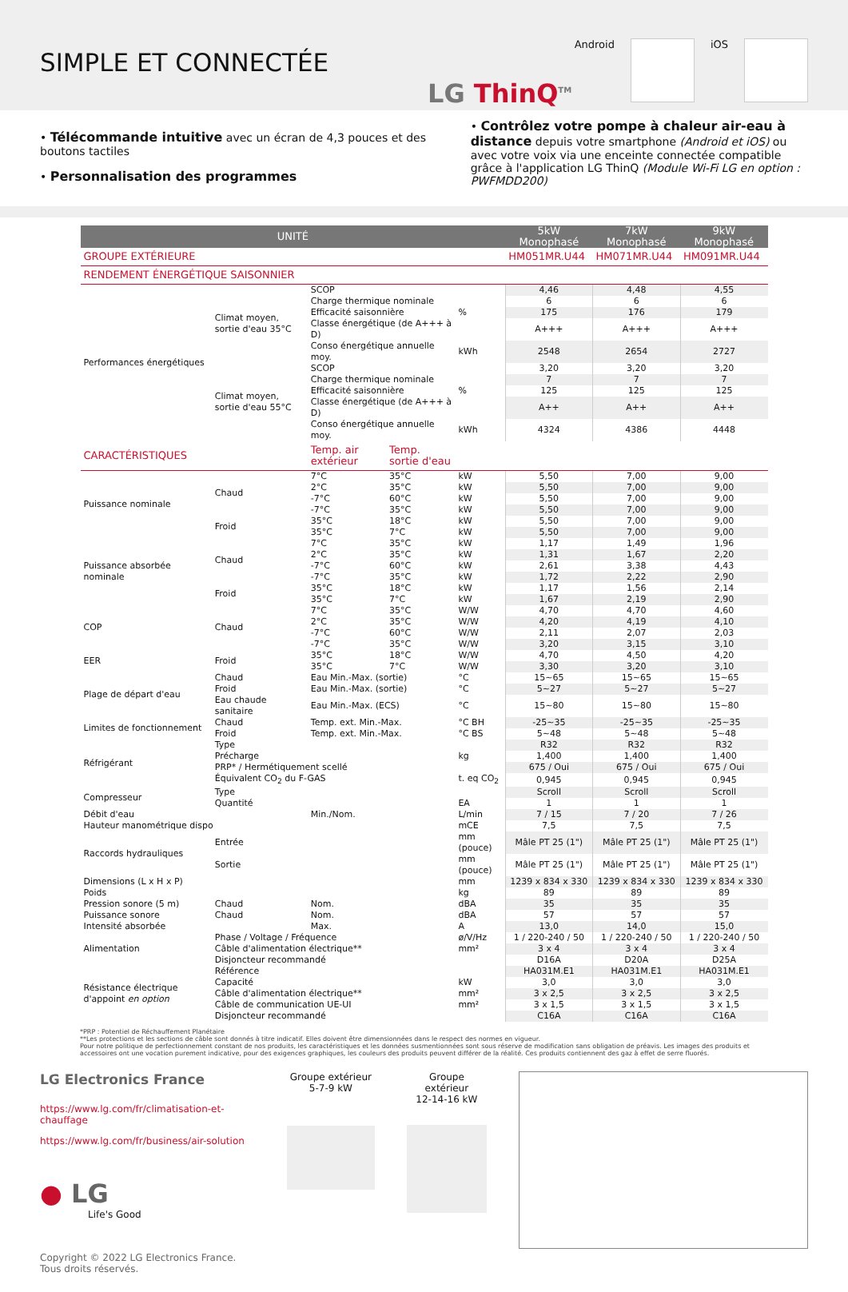SIMPLE ET CONNECTÉE
Android iOS
LG ThinQ<sup>TM</sup>
• Télécommande intuitive avec un écran de 4,3 pouces et des boutons tactiles
• Personnalisation des programmes
• Contrôlez votre pompe à chaleur air-eau à distance depuis votre smartphone (Android et iOS) ou avec votre voix via une enceinte connectée compatible grâce à l'application LG ThinQ (Module Wi-Fi LG en option : PWFMDD200)
| UNITÉ | | | | | 5kW Monophasé | 7kW Monophasé | 9kW Monophasé |
| --- | --- | --- | --- | --- | --- | --- | --- |
| GROUPE EXTÉRIEURE | | | | | HM051MR.U44 | HM071MR.U44 | HM091MR.U44 |
| RENDEMENT ÉNERGÉTIQUE SAISONNIER | | | | | | | |
| Performances énergétiques | Climat moyen, sortie d'eau 35°C | SCOP | | | 4,46 | 4,48 | 4,55 |
| | | Charge thermique nominale | | | 6 | 6 | 6 |
| | | Efficacité saisonnière | | % | 175 | 176 | 179 |
| | | Classe énergétique (de A+++ à D) | | | A+++ | A+++ | A+++ |
| | | Conso énergétique annuelle moy. | | kWh | 2548 | 2654 | 2727 |
| | Climat moyen, sortie d'eau 55°C | SCOP | | | 3,20 | 3,20 | 3,20 |
| | | Charge thermique nominale | | | 7 | 7 | 7 |
| | | Efficacité saisonnière | | % | 125 | 125 | 125 |
| | | Classe énergétique (de A+++ à D) | | | A++ | A++ | A++ |
| | | Conso énergétique annuelle moy. | | kWh | 4324 | 4386 | 4448 |
| CARACTÉRISTIQUES | | Temp. air extérieur | Temp. sortie d'eau | | | | |
| Puissance nominale | Chaud | 7°C | 35°C | kW | 5,50 | 7,00 | 9,00 |
| | | 2°C | 35°C | kW | 5,50 | 7,00 | 9,00 |
| | | -7°C | 60°C | kW | 5,50 | 7,00 | 9,00 |
| | | -7°C | 35°C | kW | 5,50 | 7,00 | 9,00 |
| | Froid | 35°C | 18°C | kW | 5,50 | 7,00 | 9,00 |
| | | 35°C | 7°C | kW | 5,50 | 7,00 | 9,00 |
| Puissance absorbée nominale | Chaud | 7°C | 35°C | kW | 1,17 | 1,49 | 1,96 |
| | | 2°C | 35°C | kW | 1,31 | 1,67 | 2,20 |
| | | -7°C | 60°C | kW | 2,61 | 3,38 | 4,43 |
| | | -7°C | 35°C | kW | 1,72 | 2,22 | 2,90 |
| | Froid | 35°C | 18°C | kW | 1,17 | 1,56 | 2,14 |
| | | 35°C | 7°C | kW | 1,67 | 2,19 | 2,90 |
| COP | Chaud | 7°C | 35°C | W/W | 4,70 | 4,70 | 4,60 |
| | | 2°C | 35°C | W/W | 4,20 | 4,19 | 4,10 |
| | | -7°C | 60°C | W/W | 2,11 | 2,07 | 2,03 |
| | | -7°C | 35°C | W/W | 3,20 | 3,15 | 3,10 |
| EER | Froid | 35°C | 18°C | W/W | 4,70 | 4,50 | 4,20 |
| | | 35°C | 7°C | W/W | 3,30 | 3,20 | 3,10 |
| Plage de départ d'eau | Chaud | Eau Min.-Max. (sortie) | | °C | 15~65 | 15~65 | 15~65 |
| | Froid | Eau Min.-Max. (sortie) | | °C | 5~27 | 5~27 | 5~27 |
| | Eau chaude sanitaire | Eau Min.-Max. (ECS) | | °C | 15~80 | 15~80 | 15~80 |
| Limites de fonctionnement | Chaud | Temp. ext. Min.-Max. | | °C BH | -25~35 | -25~35 | -25~35 |
| | Froid | Temp. ext. Min.-Max. | | °C BS | 5~48 | 5~48 | 5~48 |
| Réfrigérant | Type | | | | R32 | R32 | R32 |
| | Précharge | | | kg | 1,400 | 1,400 | 1,400 |
| | PRP* / Hermétiquement scellé | | | | 675 / Oui | 675 / Oui | 675 / Oui |
| | Équivalent CO<sub>2</sub> du F-GAS | | | t. eq CO<sub>2</sub> | 0,945 | 0,945 | 0,945 |
| Compresseur | Type | | | | Scroll | Scroll | Scroll |
| | Quantité | | | EA | 1 | 1 | 1 |
| Débit d'eau | | Min./Nom. | | L/min | 7 / 15 | 7 / 20 | 7 / 26 |
| Hauteur manométrique dispo | | | | mCE | 7,5 | 7,5 | 7,5 |
| Raccords hydrauliques | Entrée | | | mm (pouce) | Mâle PT 25 (1") | Mâle PT 25 (1") | Mâle PT 25 (1") |
| | Sortie | | | mm (pouce) | Mâle PT 25 (1") | Mâle PT 25 (1") | Mâle PT 25 (1") |
| Dimensions (L x H x P) | | | | mm | 1239 x 834 x 330 | 1239 x 834 x 330 | 1239 x 834 x 330 |
| Poids | | | | kg | 89 | 89 | 89 |
| Pression sonore (5 m) | Chaud | Nom. | | dBA | 35 | 35 | 35 |
| Puissance sonore | Chaud | Nom. | | dBA | 57 | 57 | 57 |
| Intensité absorbée | | Max. | | A | 13,0 | 14,0 | 15,0 |
| Alimentation | Phase / Voltage / Fréquence | | | ø/V/Hz | 1 / 220-240 / 50 | 1 / 220-240 / 50 | 1 / 220-240 / 50 |
| | Câble d'alimentation électrique** | | | mm² | 3 x 4 | 3 x 4 | 3 x 4 |
| | Disjoncteur recommandé | | | | D16A | D20A | D25A |
| Résistance électrique d'appoint en option | Référence | | | | HA031M.E1 | HA031M.E1 | HA031M.E1 |
| | Capacité | | | kW | 3,0 | 3,0 | 3,0 |
| | Câble d'alimentation électrique** | | | mm² | 3 x 2,5 | 3 x 2,5 | 3 x 2,5 |
| | Câble de communication UE-UI | | | mm² | 3 x 1,5 | 3 x 1,5 | 3 x 1,5 |
| | Disjoncteur recommandé | | | | C16A | C16A | C16A |
*PRP : Potentiel de Réchauffement Planétaire
**Les protections et les sections de câble sont donnés à titre indicatif. Elles doivent être dimensionnées dans le respect des normes en vigueur.
Pour notre politique de perfectionnement constant de nos produits, les caractéristiques et les données susmentionnées sont sous réserve de modification sans obligation de préavis. Les images des produits et accessoires ont une vocation purement indicative, pour des exigences graphiques, les couleurs des produits peuvent différer de la réalité. Ces produits contiennent des gaz à effet de serre fluorés.
LG Electronics France
https://www.lg.com/fr/climatisation-et-chauffage
https://www.lg.com/fr/business/air-solution
● LG
Life's Good
Copyright © 2022 LG Electronics France.
Tous droits réservés.
Groupe extérieur
5-7-9 kW
Groupe extérieur
12-14-16 kW